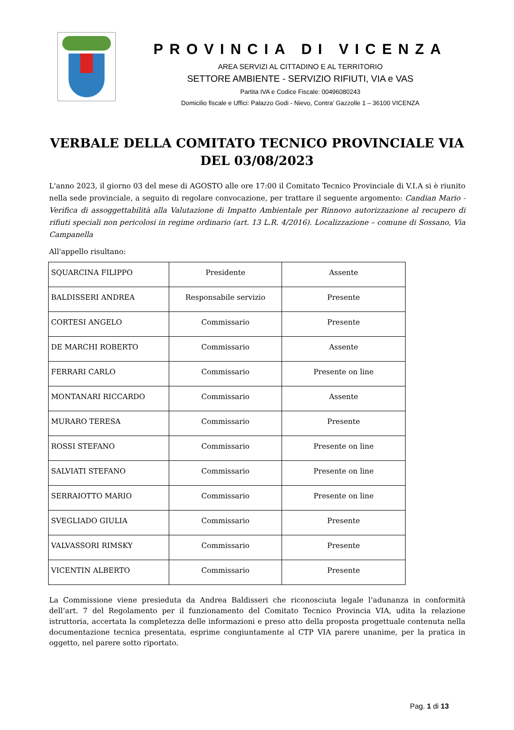PROVINCIA DI VICENZA
AREA SERVIZI AL CITTADINO E AL TERRITORIO
SETTORE AMBIENTE - SERVIZIO RIFIUTI, VIA e VAS
Partita IVA e Codice Fiscale: 00496080243
Domicilio fiscale e Uffici: Palazzo Godi - Nievo, Contra’ Gazzolle 1 – 36100 VICENZA
VERBALE DELLA COMITATO TECNICO PROVINCIALE VIA
DEL 03/08/2023
L'anno 2023, il giorno 03 del mese di AGOSTO alle ore 17:00 il Comitato Tecnico Provinciale di V.I.A si è riunito nella sede provinciale, a seguito di regolare convocazione, per trattare il seguente argomento: Candian Mario - Verifica di assoggettabilità alla Valutazione di Impatto Ambientale per Rinnovo autorizzazione al recupero di rifiuti speciali non pericolosi in regime ordinario (art. 13 L.R. 4/2016). Localizzazione – comune di Sossano, Via Campanella
All'appello risultano:
| SQUARCINA FILIPPO | Presidente | Assente |
| BALDISSERI ANDREA | Responsabile servizio | Presente |
| CORTESI ANGELO | Commissario | Presente |
| DE MARCHI ROBERTO | Commissario | Assente |
| FERRARI CARLO | Commissario | Presente on line |
| MONTANARI RICCARDO | Commissario | Assente |
| MURARO TERESA | Commissario | Presente |
| ROSSI STEFANO | Commissario | Presente on line |
| SALVIATI STEFANO | Commissario | Presente on line |
| SERRAIOTTO MARIO | Commissario | Presente on line |
| SVEGLIADO GIULIA | Commissario | Presente |
| VALVASSORI RIMSKY | Commissario | Presente |
| VICENTIN ALBERTO | Commissario | Presente |
La Commissione viene presieduta da Andrea Baldisseri che riconosciuta legale l’adunanza in conformità dell’art. 7 del Regolamento per il funzionamento del Comitato Tecnico Provincia VIA, udita la relazione istruttoria, accertata la completezza delle informazioni e preso atto della proposta progettuale contenuta nella documentazione tecnica presentata, esprime congiuntamente al CTP VIA parere unanime, per la pratica in oggetto, nel parere sotto riportato.
Pag. 1 di 13